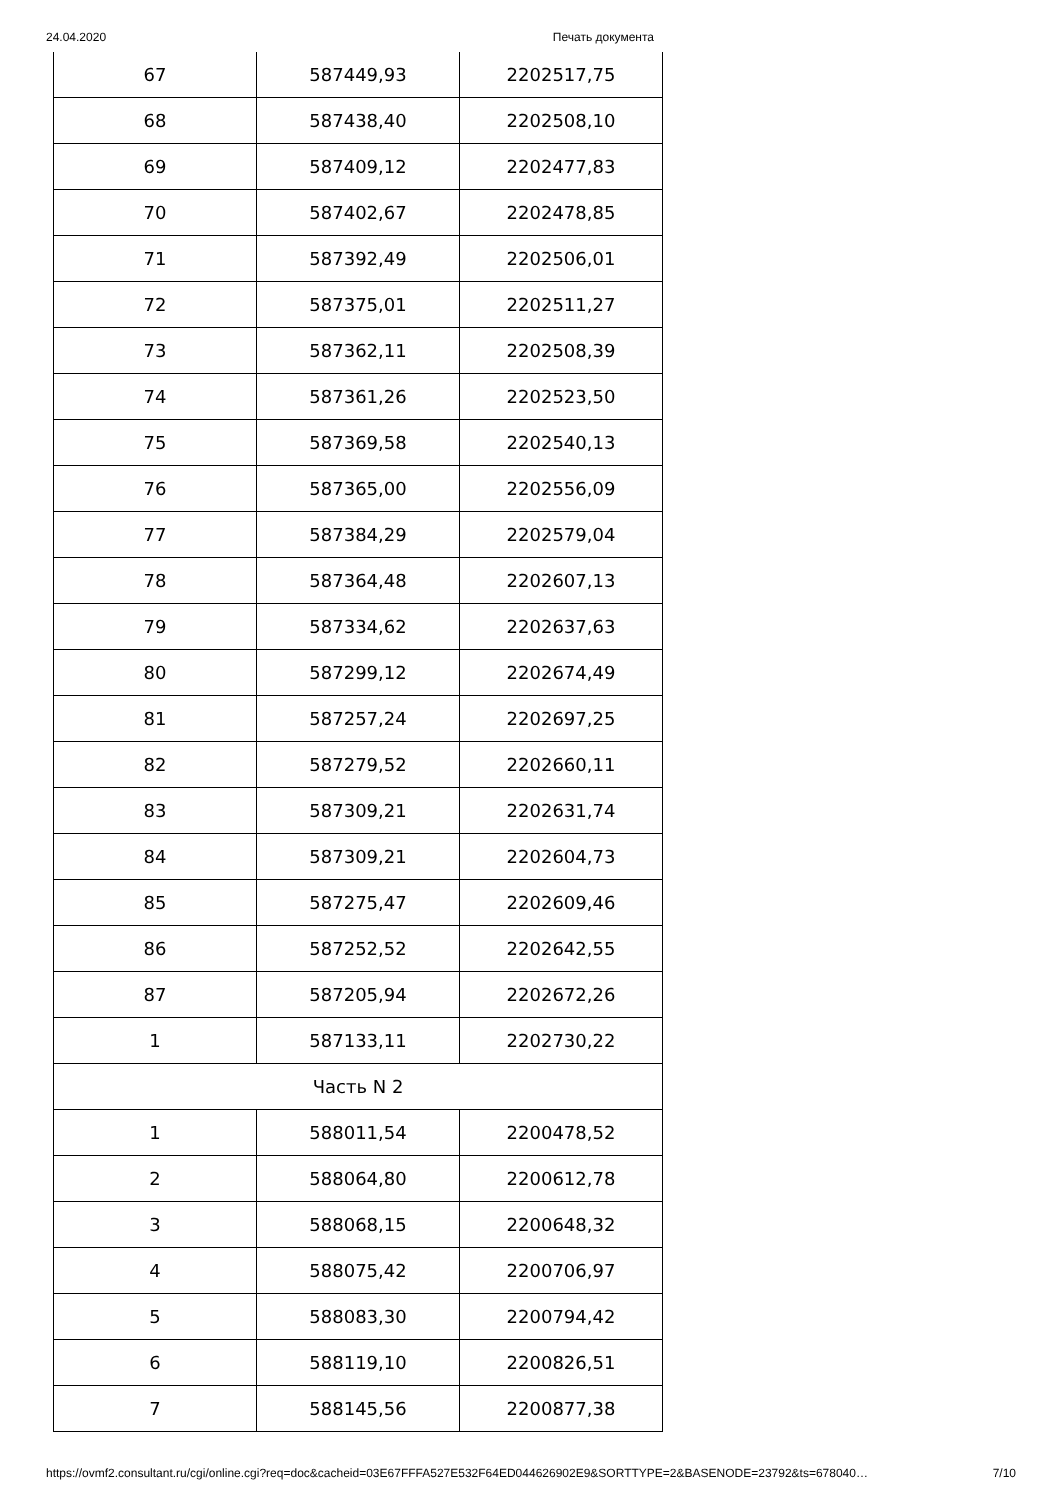24.04.2020 Печать документа
| 67 | 587449,93 | 2202517,75 |
| 68 | 587438,40 | 2202508,10 |
| 69 | 587409,12 | 2202477,83 |
| 70 | 587402,67 | 2202478,85 |
| 71 | 587392,49 | 2202506,01 |
| 72 | 587375,01 | 2202511,27 |
| 73 | 587362,11 | 2202508,39 |
| 74 | 587361,26 | 2202523,50 |
| 75 | 587369,58 | 2202540,13 |
| 76 | 587365,00 | 2202556,09 |
| 77 | 587384,29 | 2202579,04 |
| 78 | 587364,48 | 2202607,13 |
| 79 | 587334,62 | 2202637,63 |
| 80 | 587299,12 | 2202674,49 |
| 81 | 587257,24 | 2202697,25 |
| 82 | 587279,52 | 2202660,11 |
| 83 | 587309,21 | 2202631,74 |
| 84 | 587309,21 | 2202604,73 |
| 85 | 587275,47 | 2202609,46 |
| 86 | 587252,52 | 2202642,55 |
| 87 | 587205,94 | 2202672,26 |
| 1 | 587133,11 | 2202730,22 |
| Часть N 2 | | |
| 1 | 588011,54 | 2200478,52 |
| 2 | 588064,80 | 2200612,78 |
| 3 | 588068,15 | 2200648,32 |
| 4 | 588075,42 | 2200706,97 |
| 5 | 588083,30 | 2200794,42 |
| 6 | 588119,10 | 2200826,51 |
| 7 | 588145,56 | 2200877,38 |
https://ovmf2.consultant.ru/cgi/online.cgi?req=doc&cacheid=03E67FFFA527E532F64ED044626902E9&SORTTYPE=2&BASENODE=23792&ts=678040… 7/10